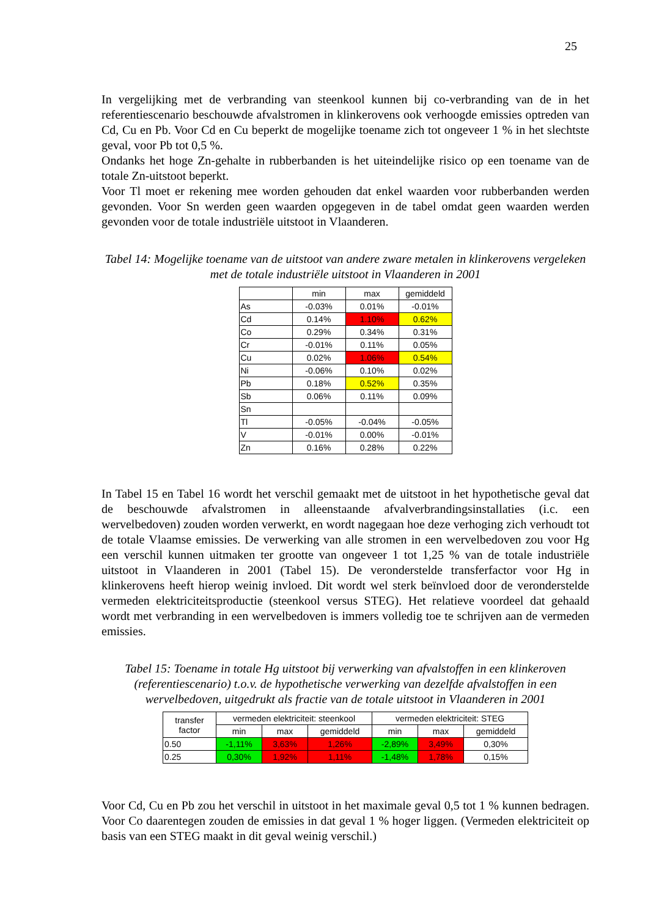25
In vergelijking met de verbranding van steenkool kunnen bij co-verbranding van de in het referentiescenario beschouwde afvalstromen in klinkerovens ook verhoogde emissies optreden van Cd, Cu en Pb. Voor Cd en Cu beperkt de mogelijke toename zich tot ongeveer 1 % in het slechtste geval, voor Pb tot 0,5 %.
Ondanks het hoge Zn-gehalte in rubberbanden is het uiteindelijke risico op een toename van de totale Zn-uitstoot beperkt.
Voor Tl moet er rekening mee worden gehouden dat enkel waarden voor rubberbanden werden gevonden. Voor Sn werden geen waarden opgegeven in de tabel omdat geen waarden werden gevonden voor de totale industriële uitstoot in Vlaanderen.
Tabel 14: Mogelijke toename van de uitstoot van andere zware metalen in klinkerovens vergeleken met de totale industriële uitstoot in Vlaanderen in 2001
| | min | max | gemiddeld |
| --- | --- | --- | --- |
| As | -0.03% | 0.01% | -0.01% |
| Cd | 0.14% | 1.10% | 0.62% |
| Co | 0.29% | 0.34% | 0.31% |
| Cr | -0.01% | 0.11% | 0.05% |
| Cu | 0.02% | 1.06% | 0.54% |
| Ni | -0.06% | 0.10% | 0.02% |
| Pb | 0.18% | 0.52% | 0.35% |
| Sb | 0.06% | 0.11% | 0.09% |
| Sn | | | |
| Tl | -0.05% | -0.04% | -0.05% |
| V | -0.01% | 0.00% | -0.01% |
| Zn | 0.16% | 0.28% | 0.22% |
In Tabel 15 en Tabel 16 wordt het verschil gemaakt met de uitstoot in het hypothetische geval dat de beschouwde afvalstromen in alleenstaande afvalverbrandingsinstallaties (i.c. een wervelbedoven) zouden worden verwerkt, en wordt nagegaan hoe deze verhoging zich verhoudt tot de totale Vlaamse emissies. De verwerking van alle stromen in een wervelbedoven zou voor Hg een verschil kunnen uitmaken ter grootte van ongeveer 1 tot 1,25 % van de totale industriële uitstoot in Vlaanderen in 2001 (Tabel 15). De veronderstelde transferfactor voor Hg in klinkerovens heeft hierop weinig invloed. Dit wordt wel sterk beïnvloed door de veronderstelde vermeden elektriciteitsproductie (steenkool versus STEG). Het relatieve voordeel dat gehaald wordt met verbranding in een wervelbedoven is immers volledig toe te schrijven aan de vermeden emissies.
Tabel 15: Toename in totale Hg uitstoot bij verwerking van afvalstoffen in een klinkeroven (referentiescenario) t.o.v. de hypothetische verwerking van dezelfde afvalstoffen in een wervelbedoven, uitgedrukt als fractie van de totale uitstoot in Vlaanderen in 2001
| transfer factor | vermeden elektriciteit: steenkool | | | vermeden elektriciteit: STEG | | |
| --- | --- | --- | --- | --- | --- | --- |
| | min | max | gemiddeld | min | max | gemiddeld |
| 0.50 | -1,11% | 3,63% | 1,26% | -2,89% | 3,49% | 0,30% |
| 0.25 | 0,30% | 1,92% | 1,11% | -1,48% | 1,78% | 0,15% |
Voor Cd, Cu en Pb zou het verschil in uitstoot in het maximale geval 0,5 tot 1 % kunnen bedragen. Voor Co daarentegen zouden de emissies in dat geval 1 % hoger liggen. (Vermeden elektriciteit op basis van een STEG maakt in dit geval weinig verschil.)